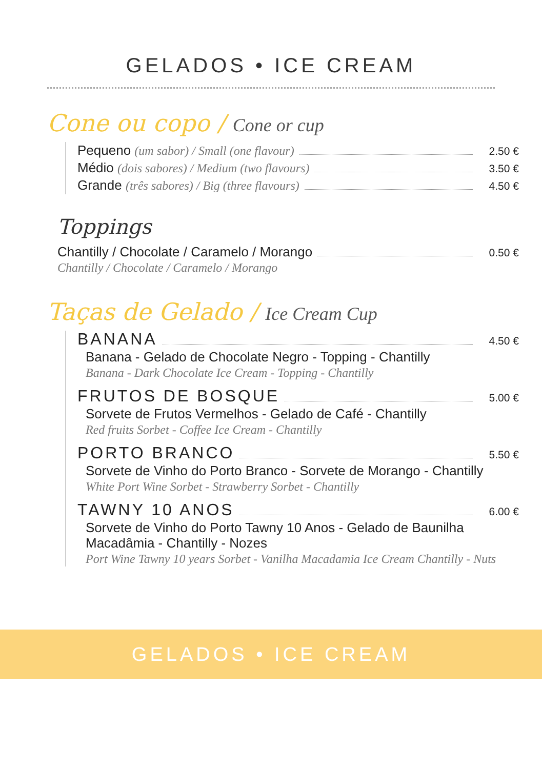GELADOS • ICE CREAM
Cone ou copo / Cone or cup
Pequeno (um sabor) / Small (one flavour) 2.50 €
Médio (dois sabores) / Medium (two flavours) 3.50 €
Grande (três sabores) / Big (three flavours) 4.50 €
Toppings
Chantilly / Chocolate / Caramelo / Morango 0.50 €
Chantilly / Chocolate / Caramelo / Morango
Taças de Gelado / Ice Cream Cup
BANANA 4.50 €
Banana - Gelado de Chocolate Negro - Topping - Chantilly
Banana - Dark Chocolate Ice Cream - Topping - Chantilly
FRUTOS DE BOSQUE 5.00 €
Sorvete de Frutos Vermelhos - Gelado de Café - Chantilly
Red fruits Sorbet - Coffee Ice Cream - Chantilly
PORTO BRANCO 5.50 €
Sorvete de Vinho do Porto Branco - Sorvete de Morango - Chantilly
White Port Wine Sorbet - Strawberry Sorbet - Chantilly
TAWNY 10 ANOS 6.00 €
Sorvete de Vinho do Porto Tawny 10 Anos - Gelado de Baunilha Macadâmia - Chantilly - Nozes
Port Wine Tawny 10 years Sorbet - Vanilha Macadamia Ice Cream Chantilly - Nuts
GELADOS • ICE CREAM